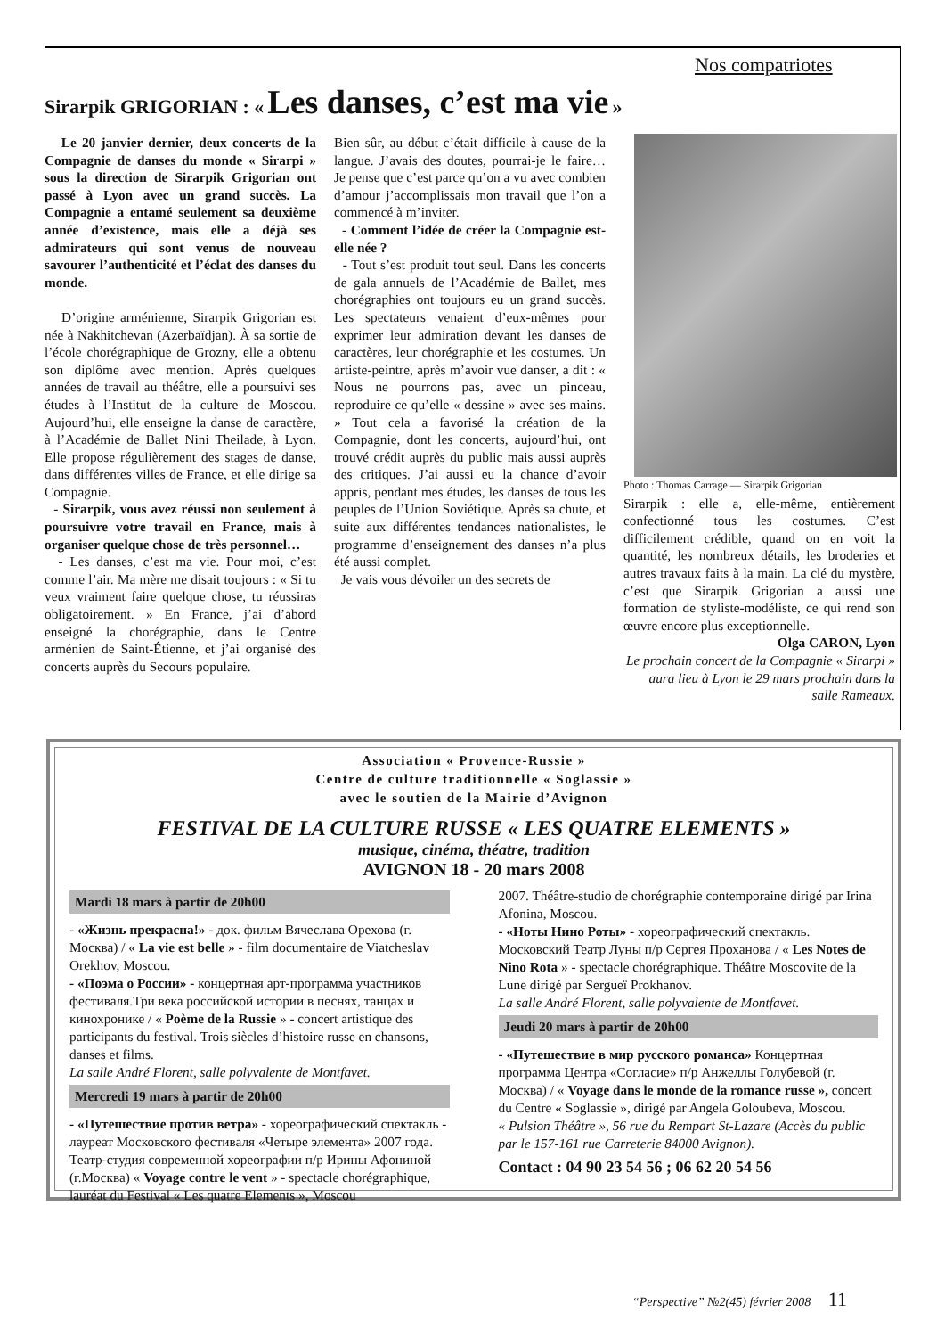Nos compatriotes
Sirarpik GRIGORIAN : « Les danses, c’est ma vie »
Le 20 janvier dernier, deux concerts de la Compagnie de danses du monde « Sirarpi » sous la direction de Sirarpik Grigorian ont passé à Lyon avec un grand succès. La Compagnie a entamé seulement sa deuxième année d’existence, mais elle a déjà ses admirateurs qui sont venus de nouveau savourer l’authenticité et l’éclat des danses du monde.
D’origine arménienne, Sirarpik Grigorian est née à Nakhitchevan (Azerbaïdjan). À sa sortie de l’école chorégraphique de Grozny, elle a obtenu son diplôme avec mention. Après quelques années de travail au théâtre, elle a poursuivi ses études à l’Institut de la culture de Moscou. Aujourd’hui, elle enseigne la danse de caractère, à l’Académie de Ballet Nini Theilade, à Lyon. Elle propose régulièrement des stages de danse, dans différentes villes de France, et elle dirige sa Compagnie.
- Sirarpik, vous avez réussi non seulement à poursuivre votre travail en France, mais à organiser quelque chose de très personnel…
- Les danses, c’est ma vie. Pour moi, c’est comme l’air. Ma mère me disait toujours : « Si tu veux vraiment faire quelque chose, tu réussiras obligatoirement. » En France, j’ai d’abord enseigné la chorégraphie, dans le Centre arménien de Saint-Étienne, et j’ai organisé des concerts auprès du Secours populaire.
Bien sûr, au début c’était difficile à cause de la langue. J’avais des doutes, pourrai-je le faire… Je pense que c’est parce qu’on a vu avec combien d’amour j’accomplissais mon travail que l’on a commencé à m’inviter.
- Comment l’idée de créer la Compagnie est-elle née ?
- Tout s’est produit tout seul. Dans les concerts de gala annuels de l’Académie de Ballet, mes chorégraphies ont toujours eu un grand succès. Les spectateurs venaient d’eux-mêmes pour exprimer leur admiration devant les danses de caractères, leur chorégraphie et les costumes. Un artiste-peintre, après m’avoir vue danser, a dit : « Nous ne pourrons pas, avec un pinceau, reproduire ce qu’elle « dessine » avec ses mains. » Tout cela a favorisé la création de la Compagnie, dont les concerts, aujourd’hui, ont trouvé crédit auprès du public mais aussi auprès des critiques. J’ai aussi eu la chance d’avoir appris, pendant mes études, les danses de tous les peuples de l’Union Soviétique. Après sa chute, et suite aux différentes tendances nationalistes, le programme d’enseignement des danses n’a plus été aussi complet.
Je vais vous dévoiler un des secrets de
Photo : Thomas Carrage — Sirarpik Grigorian
Sirarpik : elle a, elle-même, entièrement confectionné tous les costumes. C’est difficilement crédible, quand on en voit la quantité, les nombreux détails, les broderies et autres travaux faits à la main. La clé du mystère, c’est que Sirarpik Grigorian a aussi une formation de styliste-modéliste, ce qui rend son œuvre encore plus exceptionnelle.
Olga CARON, Lyon
Le prochain concert de la Compagnie « Sirarpi » aura lieu à Lyon le 29 mars prochain dans la salle Rameaux.
Association « Provence-Russie »
Centre de culture traditionnelle « Soglassie »
avec le soutien de la Mairie d’Avignon
FESTIVAL DE LA CULTURE RUSSE « LES QUATRE ELEMENTS »
musique, cinéma, théatre, tradition
AVIGNON 18 - 20 mars 2008
Mardi 18 mars à partir de 20h00
- «Жизнь прекрасна!» - док. фильм Вячеслава Орехова (г. Москва) / « La vie est belle » - film documentaire de Viatcheslav Orekhov, Moscou.
- «Поэма о России» - концертная арт-программа участников фестиваля.Три века российской истории в песнях, танцах и кинохронике / « Poème de la Russie » - concert artistique des participants du festival. Trois siècles d’histoire russe en chansons, danses et films.
La salle André Florent, salle polyvalente de Montfavet.
Mercredi 19 mars à partir de 20h00
- «Путешествие против ветра» - хореографический спектакль - лауреат Московского фестиваля «Четыре элемента» 2007 года. Театр-студия современной хореографии п/р Ирины Афониной (г.Москва) « Voyage contre le vent » - spectacle chorégraphique, lauréat du Festival « Les quatre Elements », Moscou
2007. Théâtre-studio de chorégraphie contemporaine dirigé par Irina Afonina, Moscou.
- «Ноты Нино Роты» - хореографический спектакль. Московский Театр Луны п/р Сергея Проханова / « Les Notes de Nino Rota » - spectacle chorégraphique. Théâtre Moscovite de la Lune dirigé par Sergueï Prokhanov.
La salle André Florent, salle polyvalente de Montfavet.
Jeudi 20 mars à partir de 20h00
- «Путешествие в мир русского романса» Концертная программа Центра «Согласие» п/р Анжеллы Голубевой (г. Москва) / « Voyage dans le monde de la romance russe », concert du Centre « Soglassie », dirigé par Angela Goloubeva, Moscou.
« Pulsion Théâtre », 56 rue du Rempart St-Lazare (Accès du public par le 157-161 rue Carreterie 84000 Avignon).
Contact : 04 90 23 54 56 ; 06 62 20 54 56
“Perspective” №2(45) février 2008 11